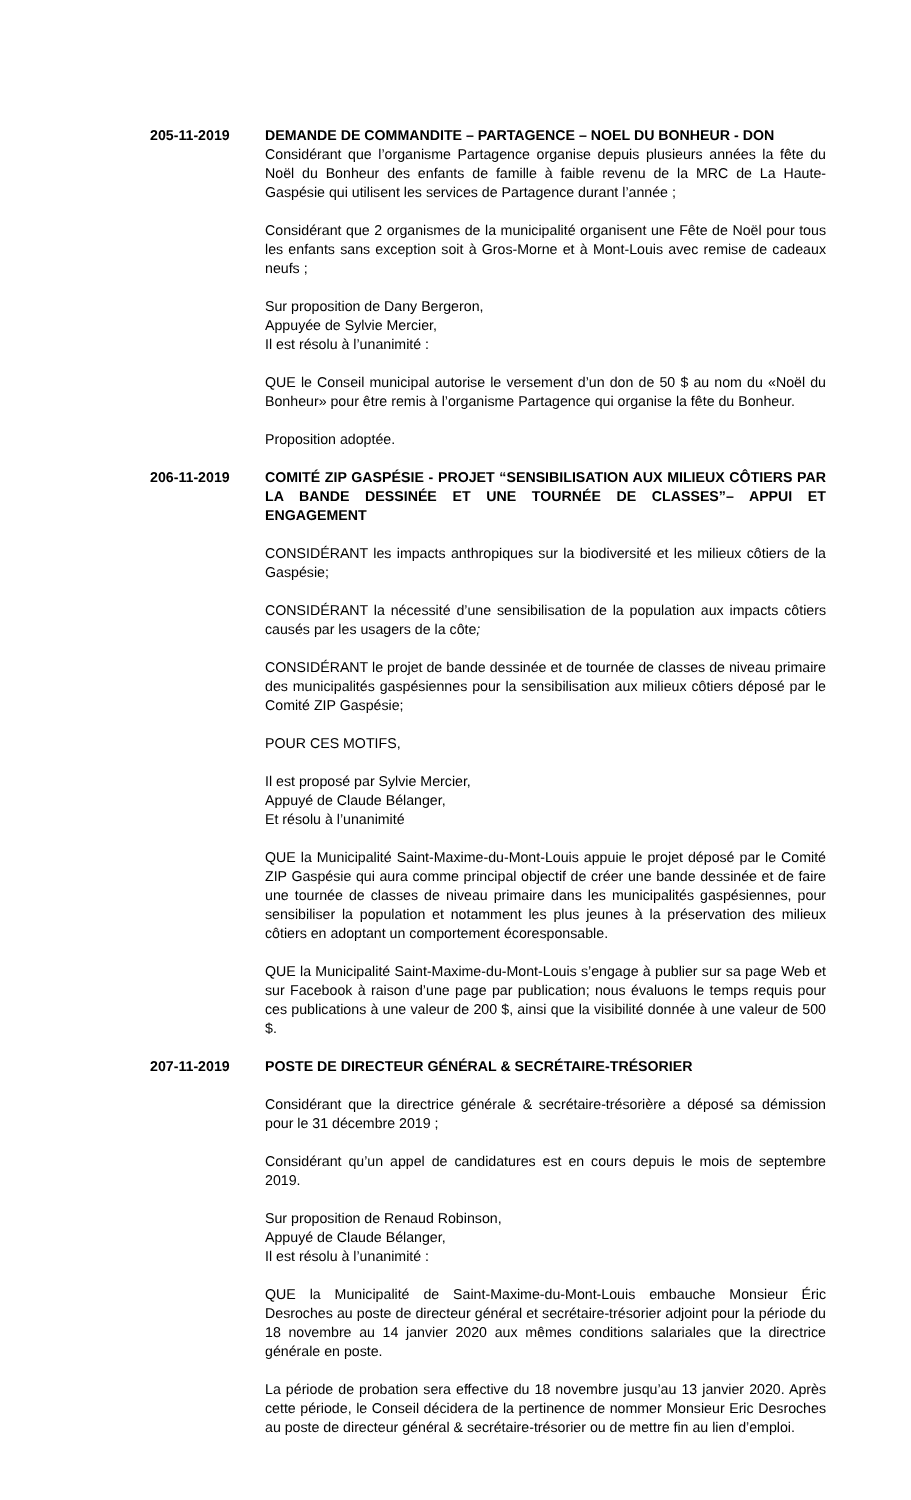205-11-2019 DEMANDE DE COMMANDITE – PARTAGENCE – NOEL DU BONHEUR - DON
Considérant que l’organisme Partagence organise depuis plusieurs années la fête du Noël du Bonheur des enfants de famille à faible revenu de la MRC de La Haute-Gaspésie qui utilisent les services de Partagence durant l’année ;
Considérant que 2 organismes de la municipalité organisent une Fête de Noël pour tous les enfants sans exception soit à Gros-Morne et à Mont-Louis avec remise de cadeaux neufs ;
Sur proposition de Dany Bergeron,
Appuyée de Sylvie Mercier,
Il est résolu à l’unanimité :
QUE le Conseil municipal autorise le versement d’un don de 50 $ au nom du «Noël du Bonheur» pour être remis à l’organisme Partagence qui organise la fête du Bonheur.
Proposition adoptée.
206-11-2019 COMITÉ ZIP GASPÉSIE - PROJET “SENSIBILISATION AUX MILIEUX CÔTIERS PAR LA BANDE DESSINÉE ET UNE TOURNÉE DE CLASSES”– APPUI ET ENGAGEMENT
CONSIDÉRANT les impacts anthropiques sur la biodiversité et les milieux côtiers de la Gaspésie;
CONSIDÉRANT la nécessité d’une sensibilisation de la population aux impacts côtiers causés par les usagers de la côte;
CONSIDÉRANT le projet de bande dessinée et de tournée de classes de niveau primaire des municipalités gaspésiennes pour la sensibilisation aux milieux côtiers déposé par le Comité ZIP Gaspésie;
POUR CES MOTIFS,
Il est proposé par Sylvie Mercier,
Appuyé de Claude Bélanger,
Et résolu à l’unanimité
QUE la Municipalité Saint-Maxime-du-Mont-Louis appuie le projet déposé par le Comité ZIP Gaspésie qui aura comme principal objectif de créer une bande dessinée et de faire une tournée de classes de niveau primaire dans les municipalités gaspésiennes, pour sensibiliser la population et notamment les plus jeunes à la préservation des milieux côtiers en adoptant un comportement écoresponsable.
QUE la Municipalité Saint-Maxime-du-Mont-Louis s’engage à publier sur sa page Web et sur Facebook à raison d’une page par publication; nous évaluons le temps requis pour ces publications à une valeur de 200 $, ainsi que la visibilité donnée à une valeur de 500 $.
207-11-2019 POSTE DE DIRECTEUR GÉNÉRAL & SECRÉTAIRE-TRÉSORIER
Considérant que la directrice générale & secrétaire-trésorière a déposé sa démission pour le 31 décembre 2019 ;
Considérant qu’un appel de candidatures est en cours depuis le mois de septembre 2019.
Sur proposition de Renaud Robinson,
Appuyé de Claude Bélanger,
Il est résolu à l’unanimité :
QUE la Municipalité de Saint-Maxime-du-Mont-Louis embauche Monsieur Éric Desroches au poste de directeur général et secrétaire-trésorier adjoint pour la période du 18 novembre au 14 janvier 2020 aux mêmes conditions salariales que la directrice générale en poste.
La période de probation sera effective du 18 novembre jusqu’au 13 janvier 2020. Après cette période, le Conseil décidera de la pertinence de nommer Monsieur Eric Desroches au poste de directeur général & secrétaire-trésorier ou de mettre fin au lien d’emploi.